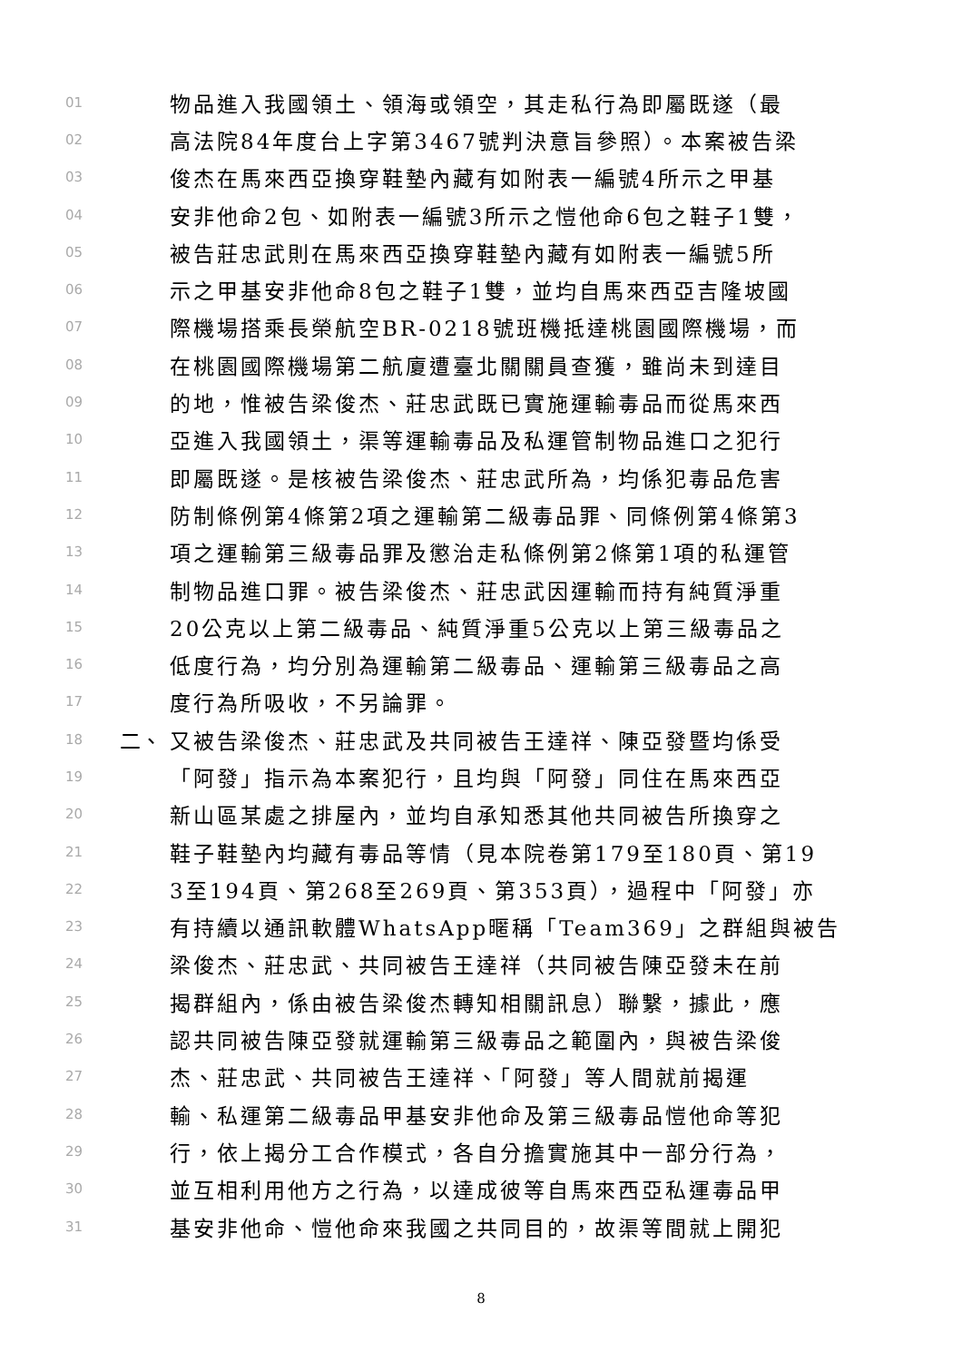01 物品進入我國領土、領海或領空，其走私行為即屬既遂（最
02 高法院84年度台上字第3467號判決意旨參照）。本案被告梁
03 俊杰在馬來西亞換穿鞋墊內藏有如附表一編號4所示之甲基
04 安非他命2包、如附表一編號3所示之愷他命6包之鞋子1雙，
05 被告莊忠武則在馬來西亞換穿鞋墊內藏有如附表一編號5所
06 示之甲基安非他命8包之鞋子1雙，並均自馬來西亞吉隆坡國
07 際機場搭乘長榮航空BR-0218號班機抵達桃園國際機場，而
08 在桃園國際機場第二航廈遭臺北關關員查獲，雖尚未到達目
09 的地，惟被告梁俊杰、莊忠武既已實施運輸毒品而從馬來西
10 亞進入我國領土，渠等運輸毒品及私運管制物品進口之犯行
11 即屬既遂。是核被告梁俊杰、莊忠武所為，均係犯毒品危害
12 防制條例第4條第2項之運輸第二級毒品罪、同條例第4條第3
13 項之運輸第三級毒品罪及懲治走私條例第2條第1項的私運管
14 制物品進口罪。被告梁俊杰、莊忠武因運輸而持有純質淨重
15 20公克以上第二級毒品、純質淨重5公克以上第三級毒品之
16 低度行為，均分別為運輸第二級毒品、運輸第三級毒品之高
17 度行為所吸收，不另論罪。
18 二、 又被告梁俊杰、莊忠武及共同被告王達祥、陳亞發暨均係受
19 「阿發」指示為本案犯行，且均與「阿發」同住在馬來西亞
20 新山區某處之排屋內，並均自承知悉其他共同被告所換穿之
21 鞋子鞋墊內均藏有毒品等情（見本院卷第179至180頁、第19
22 3至194頁、第268至269頁、第353頁），過程中「阿發」亦
23 有持續以通訊軟體WhatsApp暱稱「Team369」之群組與被告
24 梁俊杰、莊忠武、共同被告王達祥（共同被告陳亞發未在前
25 揭群組內，係由被告梁俊杰轉知相關訊息）聯繫，據此，應
26 認共同被告陳亞發就運輸第三級毒品之範圍內，與被告梁俊
27 杰、莊忠武、共同被告王達祥、「阿發」等人間就前揭運
28 輸、私運第二級毒品甲基安非他命及第三級毒品愷他命等犯
29 行，依上揭分工合作模式，各自分擔實施其中一部分行為，
30 並互相利用他方之行為，以達成彼等自馬來西亞私運毒品甲
31 基安非他命、愷他命來我國之共同目的，故渠等間就上開犯
8